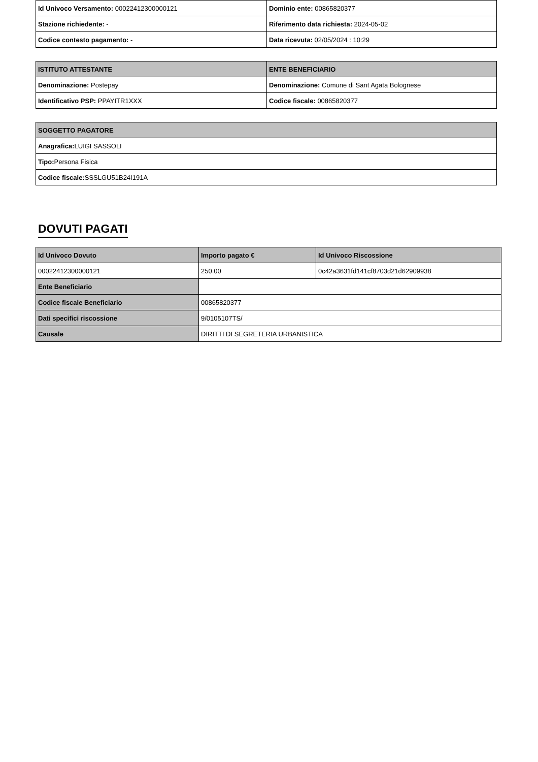| Id Univoco Versamento: 00022412300000121 | Dominio ente: 00865820377 |
| Stazione richiedente: - | Riferimento data richiesta: 2024-05-02 |
| Codice contesto pagamento: - | Data ricevuta: 02/05/2024 : 10:29 |
| ISTITUTO ATTESTANTE | ENTE BENEFICIARIO |
| --- | --- |
| Denominazione: Postepay | Denominazione: Comune di Sant Agata Bolognese |
| Identificativo PSP: PPAYITR1XXX | Codice fiscale: 00865820377 |
| SOGGETTO PAGATORE |
| --- |
| Anagrafica: LUIGI SASSOLI |
| Tipo: Persona Fisica |
| Codice fiscale: SSSLGU51B24I191A |
DOVUTI PAGATI
| Id Univoco Dovuto | Importo pagato € | Id Univoco Riscossione |
| --- | --- | --- |
| 00022412300000121 | 250.00 | 0c42a3631fd141cf8703d21d62909938 |
| Ente Beneficiario | | |
| Codice fiscale Beneficiario | 00865820377 | |
| Dati specifici riscossione | 9/0105107TS/ | |
| Causale | DIRITTI DI SEGRETERIA URBANISTICA | |